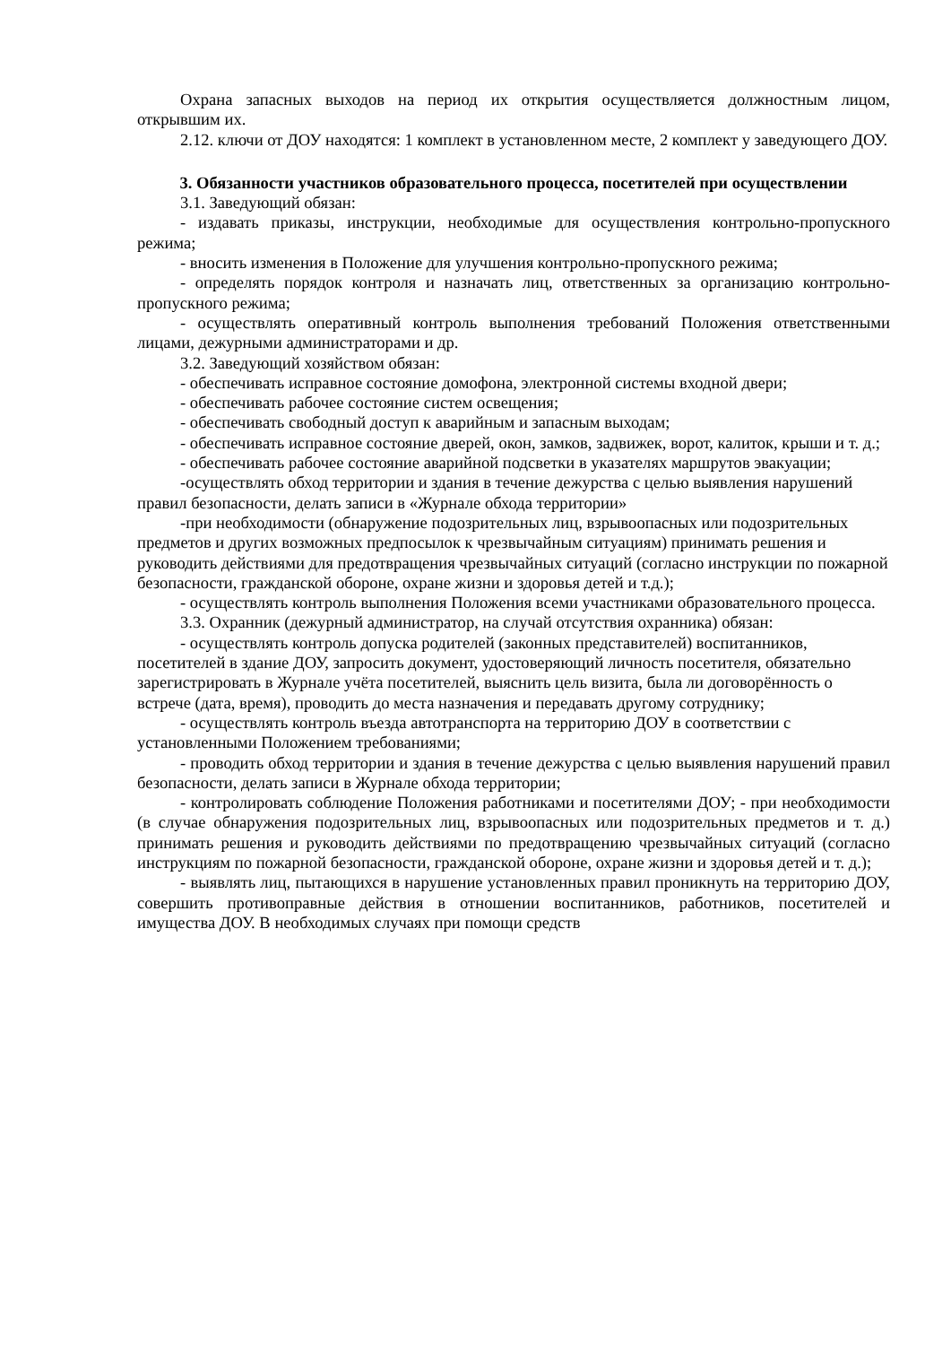Охрана запасных выходов на период их открытия осуществляется должностным лицом, открывшим их.
2.12. ключи от ДОУ находятся: 1 комплект в установленном месте, 2 комплект у заведующего ДОУ.
3. Обязанности участников образовательного процесса, посетителей при осуществлении
3.1. Заведующий обязан:
- издавать приказы, инструкции, необходимые для осуществления контрольно-пропускного режима;
- вносить изменения в Положение для улучшения контрольно-пропускного режима;
- определять порядок контроля и назначать лиц, ответственных за организацию контрольно-пропускного режима;
- осуществлять оперативный контроль выполнения требований Положения ответственными лицами, дежурными администраторами и др.
3.2. Заведующий хозяйством обязан:
- обеспечивать исправное состояние домофона, электронной системы входной двери;
- обеспечивать рабочее состояние систем освещения;
- обеспечивать свободный доступ к аварийным и запасным выходам;
- обеспечивать исправное состояние дверей, окон, замков, задвижек, ворот, калиток, крыши и т. д.;
- обеспечивать рабочее состояние аварийной подсветки в указателях маршрутов эвакуации;
-осуществлять обход территории и здания в течение дежурства с целью выявления нарушений правил безопасности, делать записи в «Журнале обхода территории»
-при необходимости (обнаружение подозрительных лиц, взрывоопасных или подозрительных предметов и других возможных предпосылок к чрезвычайным ситуациям) принимать решения и руководить действиями для предотвращения чрезвычайных ситуаций (согласно инструкции по пожарной безопасности, гражданской обороне, охране жизни и здоровья детей и т.д.);
- осуществлять контроль выполнения Положения всеми участниками образовательного процесса.
3.3. Охранник (дежурный администратор, на случай отсутствия охранника) обязан:
- осуществлять контроль допуска родителей (законных представителей) воспитанников, посетителей в здание ДОУ, запросить документ, удостоверяющий личность посетителя, обязательно зарегистрировать в Журнале учёта посетителей, выяснить цель визита, была ли договорённость о встрече (дата, время), проводить до места назначения и передавать другому сотруднику;
- осуществлять контроль въезда автотранспорта на территорию ДОУ в соответствии с установленными Положением требованиями;
- проводить обход территории и здания в течение дежурства с целью выявления нарушений правил безопасности, делать записи в Журнале обхода территории;
- контролировать соблюдение Положения работниками и посетителями ДОУ; - при необходимости (в случае обнаружения подозрительных лиц, взрывоопасных или подозрительных предметов и т. д.) принимать решения и руководить действиями по предотвращению чрезвычайных ситуаций (согласно инструкциям по пожарной безопасности, гражданской обороне, охране жизни и здоровья детей и т. д.);
- выявлять лиц, пытающихся в нарушение установленных правил проникнуть на территорию ДОУ, совершить противоправные действия в отношении воспитанников, работников, посетителей и имущества ДОУ. В необходимых случаях при помощи средств